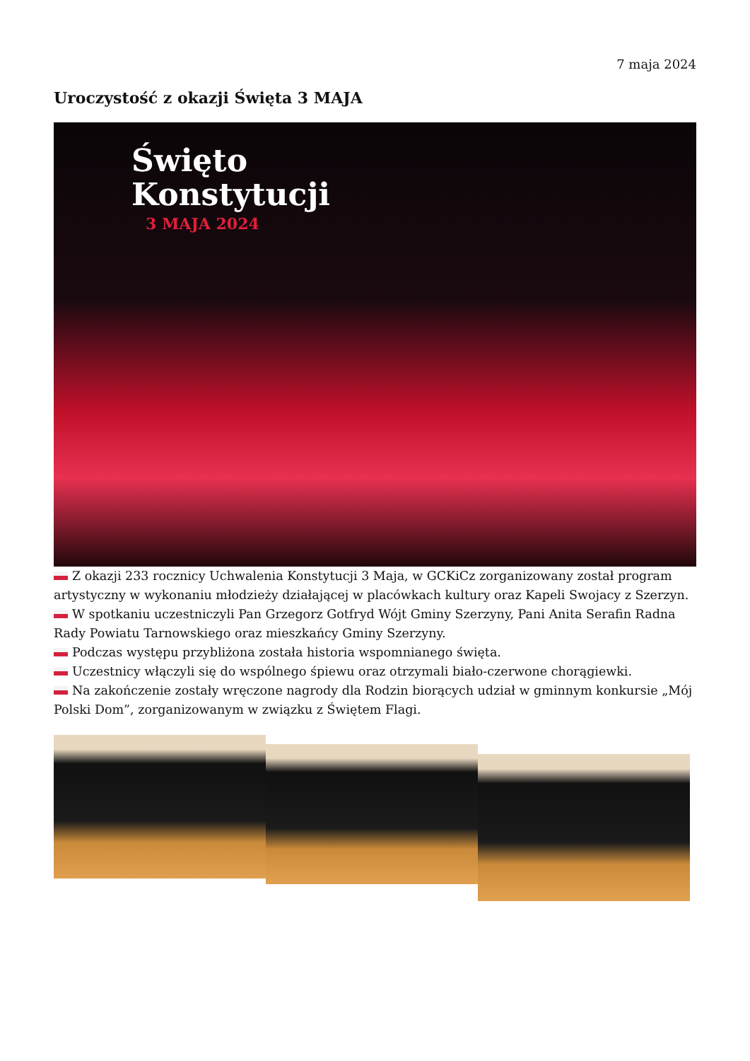7 maja 2024
Uroczystość z okazji Święta 3 MAJA
Święto
Konstytucji
3 MAJA 2024
Z okazji 233 rocznicy Uchwalenia Konstytucji 3 Maja, w GCKiCz zorganizowany został program artystyczny w wykonaniu młodzieży działającej w placówkach kultury oraz Kapeli Swojacy z Szerzyn.
W spotkaniu uczestniczyli Pan Grzegorz Gotfryd Wójt Gminy Szerzyny, Pani Anita Serafin Radna Rady Powiatu Tarnowskiego oraz mieszkańcy Gminy Szerzyny.
Podczas występu przybliżona została historia wspomnianego święta.
Uczestnicy włączyli się do wspólnego śpiewu oraz otrzymali biało-czerwone chorągiewki.
Na zakończenie zostały wręczone nagrody dla Rodzin biorących udział w gminnym konkursie „Mój Polski Dom”, zorganizowanym w związku z Świętem Flagi.